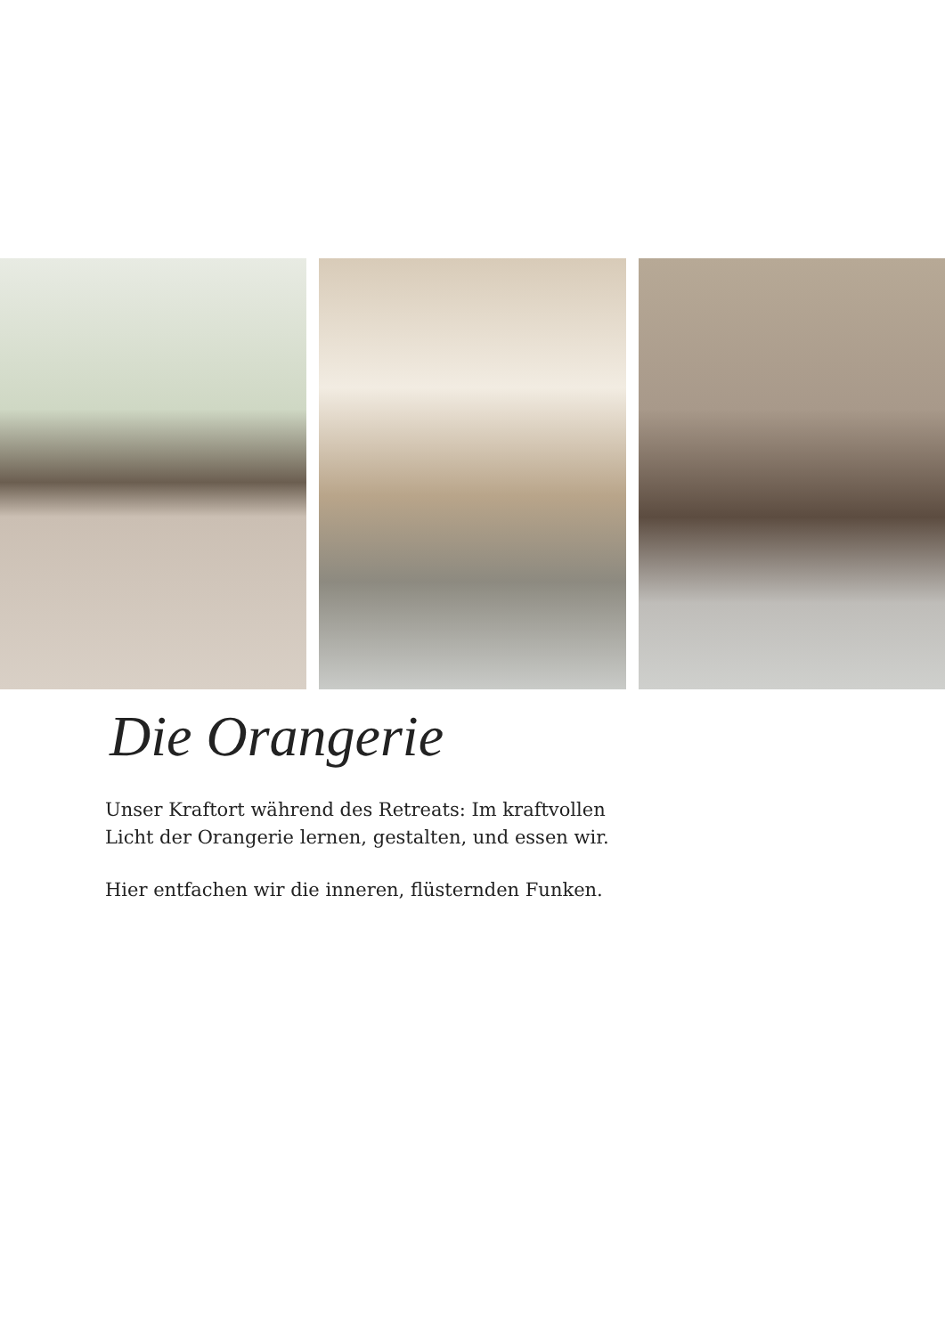Die Orangerie
Unser Kraftort während des Retreats: Im kraftvollen Licht der Orangerie lernen, gestalten, und essen wir.
Hier entfachen wir die inneren, flüsternden Funken.